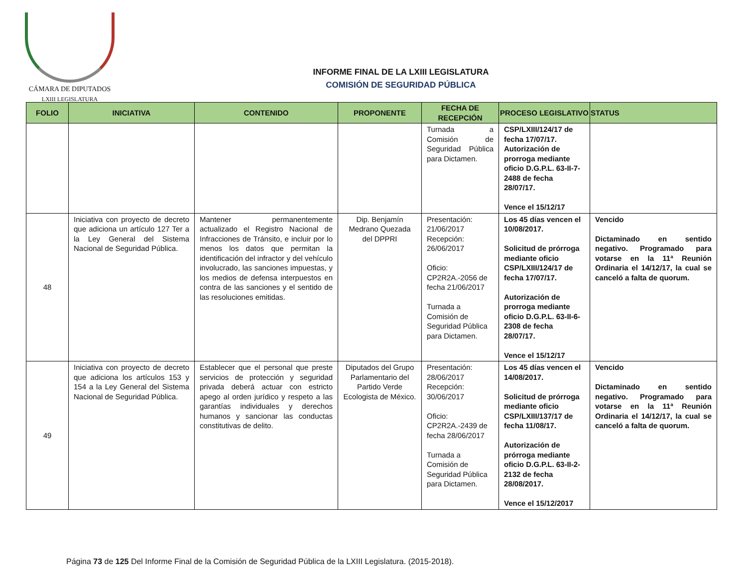CÁMARA DE DIPUTADOS
LXIII LEGISLATURA
INFORME FINAL DE LA LXIII LEGISLATURA
COMISIÓN DE SEGURIDAD PÚBLICA
| FOLIO | INICIATIVA | CONTENIDO | PROPONENTE | FECHA DE RECEPCIÓN | PROCESO LEGISLATIVO | STATUS |
| --- | --- | --- | --- | --- | --- | --- |
| | | | | Turnada a Comisión de Seguridad Pública para Dictamen. | CSP/LXIII/124/17 de fecha 17/07/17. Autorización de prorroga mediante oficio D.G.P.L. 63-II-7-2488 de fecha 28/07/17. Vence el 15/12/17 | |
| 48 | Iniciativa con proyecto de decreto que adiciona un artículo 127 Ter a la Ley General del Sistema Nacional de Seguridad Pública. | Mantener permanentemente actualizado el Registro Nacional de Infracciones de Tránsito, e incluir por lo menos los datos que permitan la identificación del infractor y del vehículo involucrado, las sanciones impuestas, y los medios de defensa interpuestos en contra de las sanciones y el sentido de las resoluciones emitidas. | Dip. Benjamín Medrano Quezada del DPPRI | Presentación: 21/06/2017 Recepción: 26/06/2017 Oficio: CP2R2A.-2056 de fecha 21/06/2017 Turnada a Comisión de Seguridad Pública para Dictamen. | Los 45 días vencen el 10/08/2017. Solicitud de prórroga mediante oficio CSP/LXIII/124/17 de fecha 17/07/17. Autorización de prorroga mediante oficio D.G.P.L. 63-II-6-2308 de fecha 28/07/17. Vence el 15/12/17 | Vencido Dictaminado en sentido negativo. Programado para votarse en la 11ª Reunión Ordinaria el 14/12/17, la cual se canceló a falta de quorum. |
| 49 | Iniciativa con proyecto de decreto que adiciona los artículos 153 y 154 a la Ley General del Sistema Nacional de Seguridad Pública. | Establecer que el personal que preste servicios de protección y seguridad privada deberá actuar con estricto apego al orden jurídico y respeto a las garantías individuales y derechos humanos y sancionar las conductas constitutivas de delito. | Diputados del Grupo Parlamentario del Partido Verde Ecologista de México. | Presentación: 28/06/2017 Recepción: 30/06/2017 Oficio: CP2R2A.-2439 de fecha 28/06/2017 Turnada a Comisión de Seguridad Pública para Dictamen. | Los 45 días vencen el 14/08/2017. Solicitud de prórroga mediante oficio CSP/LXIII/137/17 de fecha 11/08/17. Autorización de prórroga mediante oficio D.G.P.L. 63-II-2-2132 de fecha 28/08/2017. Vence el 15/12/2017 | Vencido Dictaminado en sentido negativo. Programado para votarse en la 11ª Reunión Ordinaria el 14/12/17, la cual se canceló a falta de quorum. |
Página 73 de 125 Del Informe Final de la Comisión de Seguridad Pública de la LXIII Legislatura. (2015-2018).